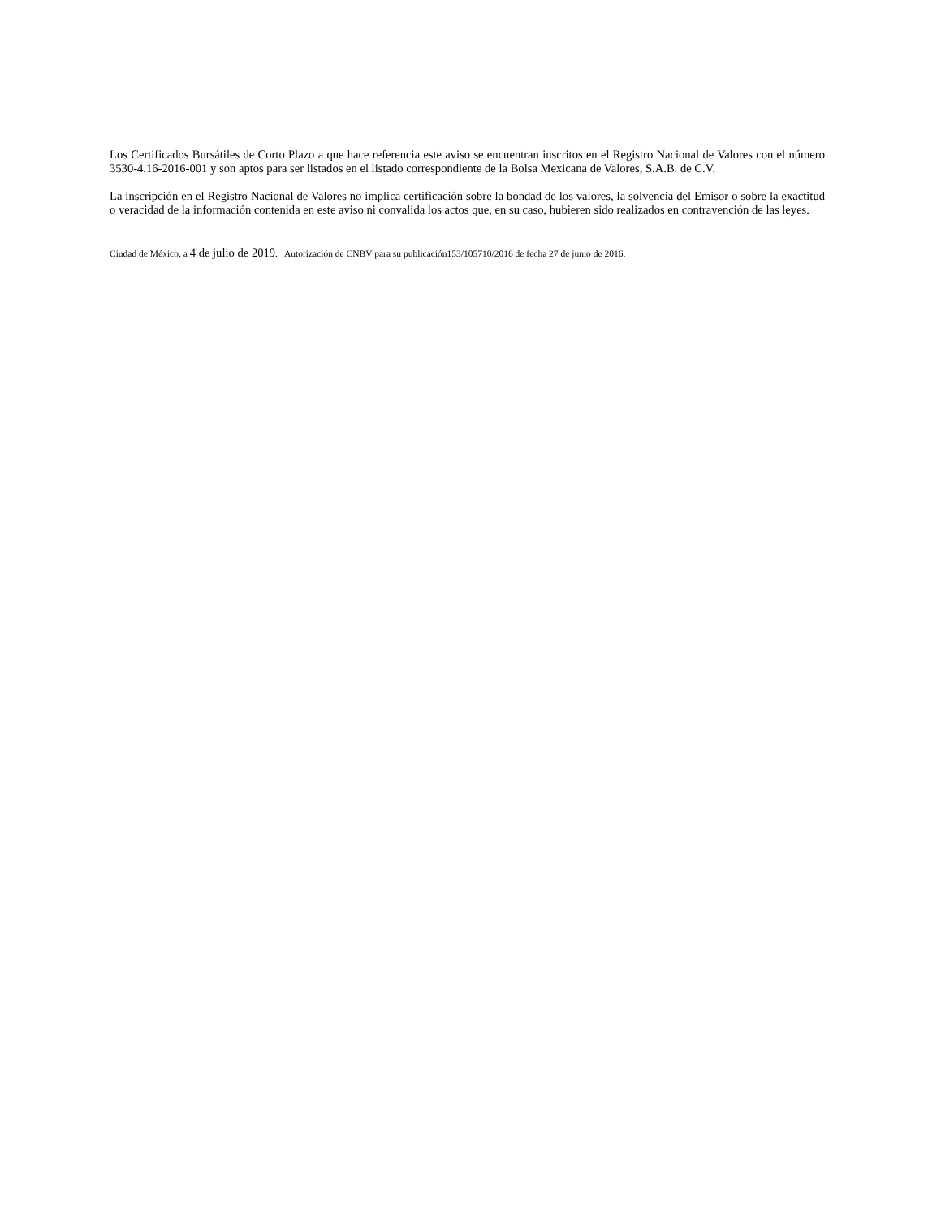Los Certificados Bursátiles de Corto Plazo a que hace referencia este aviso se encuentran inscritos en el Registro Nacional de Valores con el número 3530-4.16-2016-001 y son aptos para ser listados en el listado correspondiente de la Bolsa Mexicana de Valores, S.A.B. de C.V.
La inscripción en el Registro Nacional de Valores no implica certificación sobre la bondad de los valores, la solvencia del Emisor o sobre la exactitud o veracidad de la información contenida en este aviso ni convalida los actos que, en su caso, hubieren sido realizados en contravención de las leyes.
Ciudad de México, a 4 de julio de 2019. Autorización de CNBV para su publicación153/105710/2016 de fecha 27 de junio de 2016.